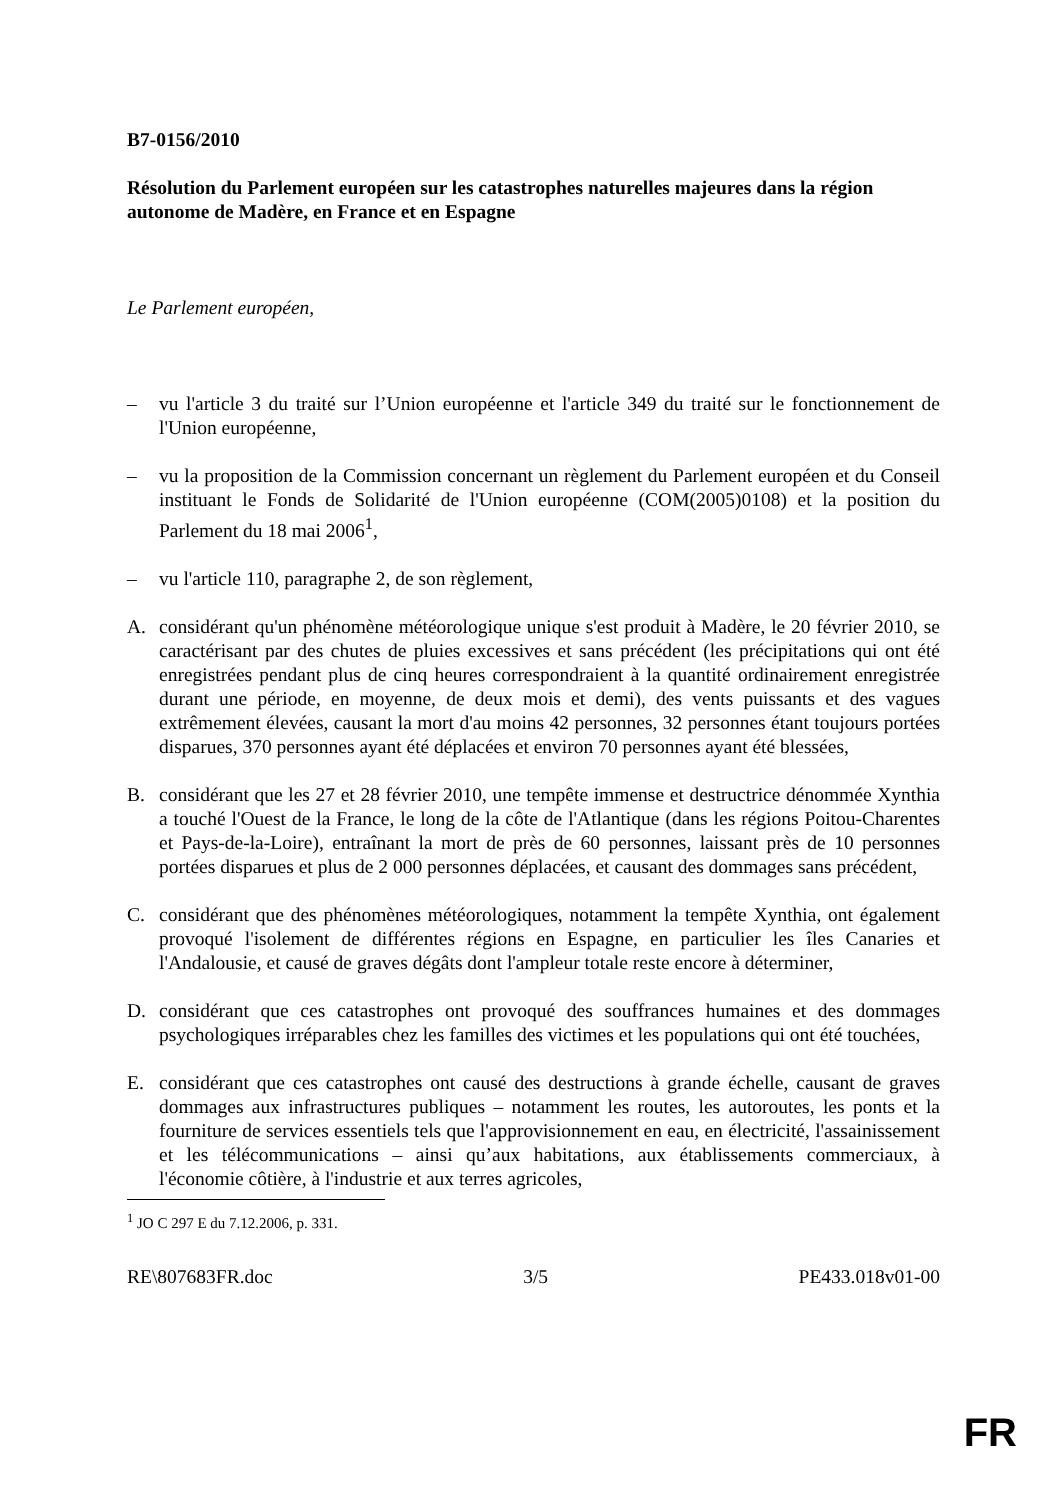B7-0156/2010
Résolution du Parlement européen sur les catastrophes naturelles majeures dans la région autonome de Madère, en France et en Espagne
Le Parlement européen,
– vu l'article 3 du traité sur l’Union européenne et l'article 349 du traité sur le fonctionnement de l'Union européenne,
– vu la proposition de la Commission concernant un règlement du Parlement européen et du Conseil instituant le Fonds de Solidarité de l'Union européenne (COM(2005)0108) et la position du Parlement du 18 mai 2006<sup>1</sup>,
– vu l'article 110, paragraphe 2, de son règlement,
A. considérant qu'un phénomène météorologique unique s'est produit à Madère, le 20 février 2010, se caractérisant par des chutes de pluies excessives et sans précédent (les précipitations qui ont été enregistrées pendant plus de cinq heures correspondraient à la quantité ordinairement enregistrée durant une période, en moyenne, de deux mois et demi), des vents puissants et des vagues extrêmement élevées, causant la mort d'au moins 42 personnes, 32 personnes étant toujours portées disparues, 370 personnes ayant été déplacées et environ 70 personnes ayant été blessées,
B. considérant que les 27 et 28 février 2010, une tempête immense et destructrice dénommée Xynthia a touché l'Ouest de la France, le long de la côte de l'Atlantique (dans les régions Poitou-Charentes et Pays-de-la-Loire), entraînant la mort de près de 60 personnes, laissant près de 10 personnes portées disparues et plus de 2 000 personnes déplacées, et causant des dommages sans précédent,
C. considérant que des phénomènes météorologiques, notamment la tempête Xynthia, ont également provoqué l'isolement de différentes régions en Espagne, en particulier les îles Canaries et l'Andalousie, et causé de graves dégâts dont l'ampleur totale reste encore à déterminer,
D. considérant que ces catastrophes ont provoqué des souffrances humaines et des dommages psychologiques irréparables chez les familles des victimes et les populations qui ont été touchées,
E. considérant que ces catastrophes ont causé des destructions à grande échelle, causant de graves dommages aux infrastructures publiques – notamment les routes, les autoroutes, les ponts et la fourniture de services essentiels tels que l'approvisionnement en eau, en électricité, l'assainissement et les télécommunications – ainsi qu’aux habitations, aux établissements commerciaux, à l'économie côtière, à l'industrie et aux terres agricoles,
<sup>1</sup> JO C 297 E du 7.12.2006, p. 331.
RE\807683FR.doc 3/5 PE433.018v01-00
FR